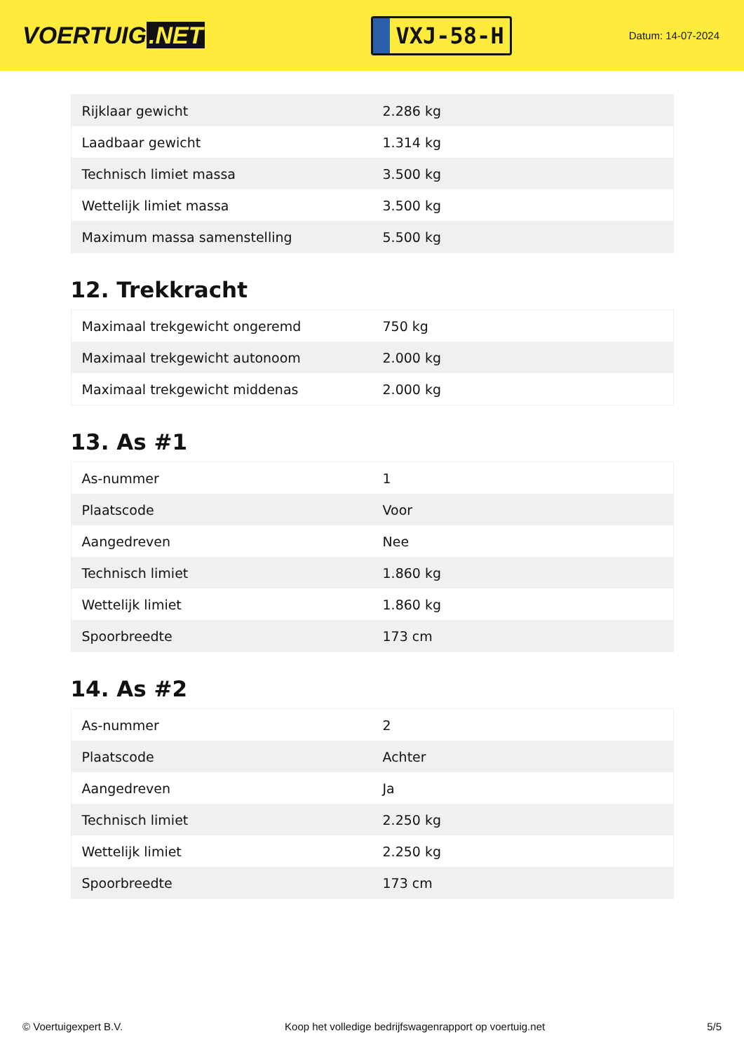VOERTUIG.NET
VXJ-58-H
Datum: 14-07-2024
| Rijklaar gewicht | 2.286 kg |
| Laadbaar gewicht | 1.314 kg |
| Technisch limiet massa | 3.500 kg |
| Wettelijk limiet massa | 3.500 kg |
| Maximum massa samenstelling | 5.500 kg |
12. Trekkracht
| Maximaal trekgewicht ongeremd | 750 kg |
| Maximaal trekgewicht autonoom | 2.000 kg |
| Maximaal trekgewicht middenas | 2.000 kg |
13. As #1
| As-nummer | 1 |
| Plaatscode | Voor |
| Aangedreven | Nee |
| Technisch limiet | 1.860 kg |
| Wettelijk limiet | 1.860 kg |
| Spoorbreedte | 173 cm |
14. As #2
| As-nummer | 2 |
| Plaatscode | Achter |
| Aangedreven | Ja |
| Technisch limiet | 2.250 kg |
| Wettelijk limiet | 2.250 kg |
| Spoorbreedte | 173 cm |
© Voertuigexpert B.V. Koop het volledige bedrijfswagenrapport op voertuig.net 5/5